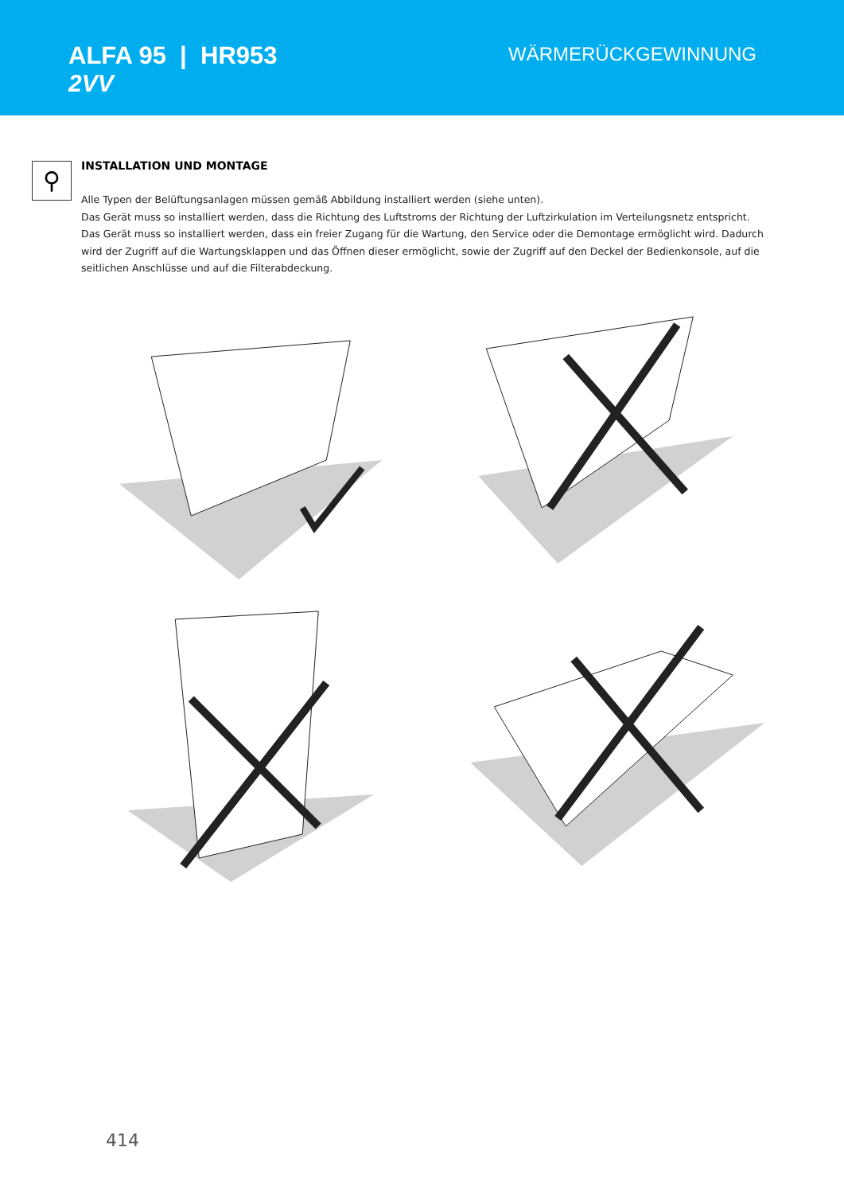ALFA 95 | HR953
2VV
WÄRMERÜCKGEWINNUNG
⚲
INSTALLATION UND MONTAGE
Alle Typen der Belüftungsanlagen müssen gemäß Abbildung installiert werden (siehe unten).
Das Gerät muss so installiert werden, dass die Richtung des Luftstroms der Richtung der Luftzirkulation im Verteilungsnetz entspricht.
Das Gerät muss so installiert werden, dass ein freier Zugang für die Wartung, den Service oder die Demontage ermöglicht wird. Dadurch wird der Zugriff auf die Wartungsklappen und das Öffnen dieser ermöglicht, sowie der Zugriff auf den Deckel der Bedienkonsole, auf die seitlichen Anschlüsse und auf die Filterabdeckung.
414